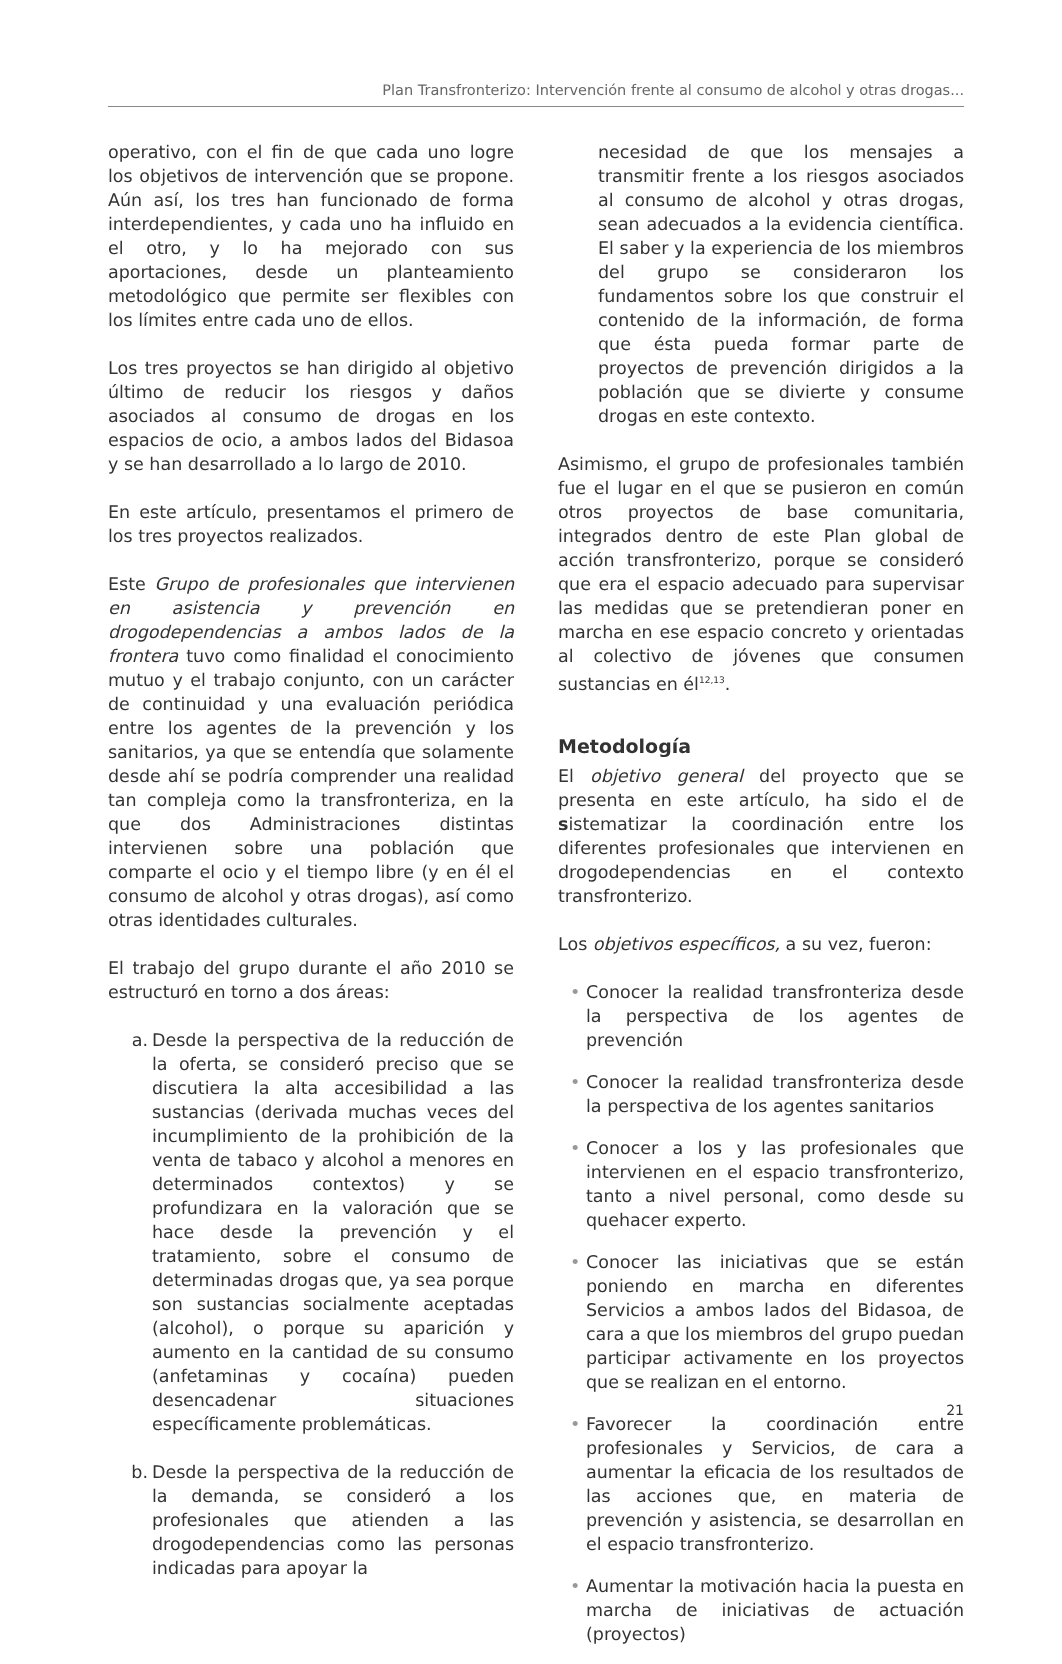Plan Transfronterizo: Intervención frente al consumo de alcohol y otras drogas...
operativo, con el fin de que cada uno logre los objetivos de intervención que se propone. Aún así, los tres han funcionado de forma interdependientes, y cada uno ha influido en el otro, y lo ha mejorado con sus aportaciones, desde un planteamiento metodológico que permite ser flexibles con los límites entre cada uno de ellos.
Los tres proyectos se han dirigido al objetivo último de reducir los riesgos y daños asociados al consumo de drogas en los espacios de ocio, a ambos lados del Bidasoa y se han desarrollado a lo largo de 2010.
En este artículo, presentamos el primero de los tres proyectos realizados.
Este Grupo de profesionales que intervienen en asistencia y prevención en drogodependencias a ambos lados de la frontera tuvo como finalidad el conocimiento mutuo y el trabajo conjunto, con un carácter de continuidad y una evaluación periódica entre los agentes de la prevención y los sanitarios, ya que se entendía que solamente desde ahí se podría comprender una realidad tan compleja como la transfronteriza, en la que dos Administraciones distintas intervienen sobre una población que comparte el ocio y el tiempo libre (y en él el consumo de alcohol y otras drogas), así como otras identidades culturales.
El trabajo del grupo durante el año 2010 se estructuró en torno a dos áreas:
a. Desde la perspectiva de la reducción de la oferta, se consideró preciso que se discutiera la alta accesibilidad a las sustancias (derivada muchas veces del incumplimiento de la prohibición de la venta de tabaco y alcohol a menores en determinados contextos) y se profundizara en la valoración que se hace desde la prevención y el tratamiento, sobre el consumo de determinadas drogas que, ya sea porque son sustancias socialmente aceptadas (alcohol), o porque su aparición y aumento en la cantidad de su consumo (anfetaminas y cocaína) pueden desencadenar situaciones específicamente problemáticas.
b. Desde la perspectiva de la reducción de la demanda, se consideró a los profesionales que atienden a las drogodependencias como las personas indicadas para apoyar la
necesidad de que los mensajes a transmitir frente a los riesgos asociados al consumo de alcohol y otras drogas, sean adecuados a la evidencia científica. El saber y la experiencia de los miembros del grupo se consideraron los fundamentos sobre los que construir el contenido de la información, de forma que ésta pueda formar parte de proyectos de prevención dirigidos a la población que se divierte y consume drogas en este contexto.
Asimismo, el grupo de profesionales también fue el lugar en el que se pusieron en común otros proyectos de base comunitaria, integrados dentro de este Plan global de acción transfronterizo, porque se consideró que era el espacio adecuado para supervisar las medidas que se pretendieran poner en marcha en ese espacio concreto y orientadas al colectivo de jóvenes que consumen sustancias en él<sup>12,13</sup>.
Metodología
El objetivo general del proyecto que se presenta en este artículo, ha sido el de sistematizar la coordinación entre los diferentes profesionales que intervienen en drogodependencias en el contexto transfronterizo.
Los objetivos específicos, a su vez, fueron:
• Conocer la realidad transfronteriza desde la perspectiva de los agentes de prevención
• Conocer la realidad transfronteriza desde la perspectiva de los agentes sanitarios
• Conocer a los y las profesionales que intervienen en el espacio transfronterizo, tanto a nivel personal, como desde su quehacer experto.
• Conocer las iniciativas que se están poniendo en marcha en diferentes Servicios a ambos lados del Bidasoa, de cara a que los miembros del grupo puedan participar activamente en los proyectos que se realizan en el entorno.
• Favorecer la coordinación entre profesionales y Servicios, de cara a aumentar la eficacia de los resultados de las acciones que, en materia de prevención y asistencia, se desarrollan en el espacio transfronterizo.
• Aumentar la motivación hacia la puesta en marcha de iniciativas de actuación (proyectos)
21